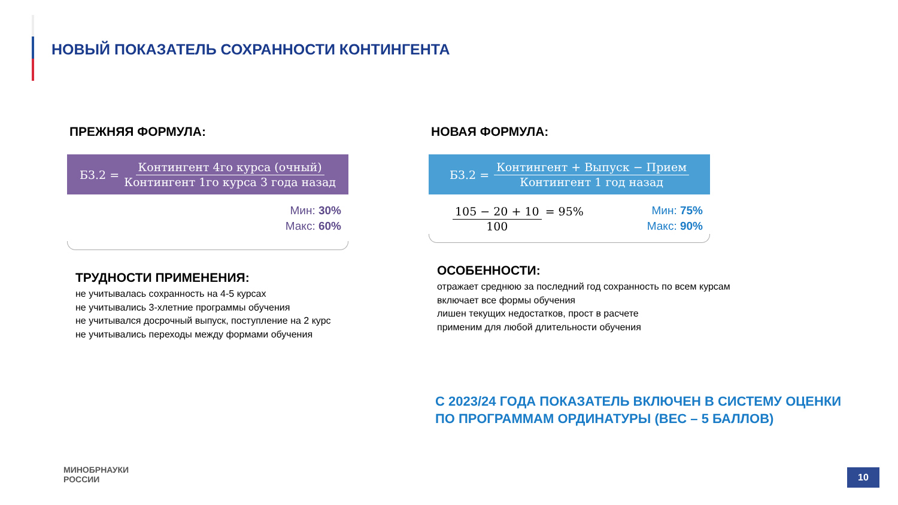НОВЫЙ ПОКАЗАТЕЛЬ СОХРАННОСТИ КОНТИНГЕНТА
ПРЕЖНЯЯ ФОРМУЛА:
Б3.2 = Контингент 4го курса (очный) Контингент 1го курса 3 года назад
Мин: 30%
Макс: 60%
ТРУДНОСТИ ПРИМЕНЕНИЯ:
не учитывалась сохранность на 4-5 курсах
не учитывались 3-хлетние программы обучения
не учитывался досрочный выпуск, поступление на 2 курс
не учитывались переходы между формами обучения
НОВАЯ ФОРМУЛА:
Б3.2 = Контингент + Выпуск − Прием Контингент 1 год назад
105 − 20 + 10 100 = 95%
Мин: 75%
Макс: 90%
ОСОБЕННОСТИ:
отражает среднюю за последний год сохранность по всем курсам
включает все формы обучения
лишен текущих недостатков, прост в расчете
применим для любой длительности обучения
С 2023/24 ГОДА ПОКАЗАТЕЛЬ ВКЛЮЧЕН В СИСТЕМУ ОЦЕНКИ
ПО ПРОГРАММАМ ОРДИНАТУРЫ (ВЕС – 5 БАЛЛОВ)
МИНОБРНАУКИ
РОССИИ
10